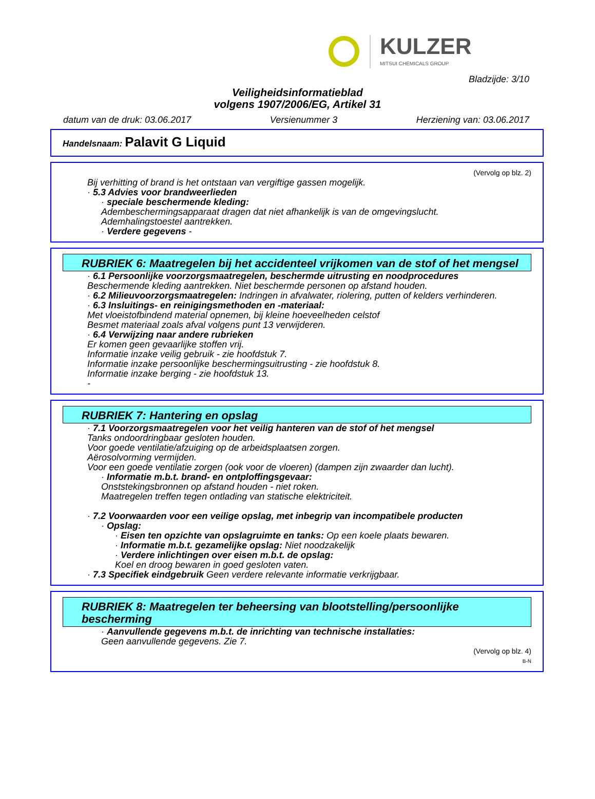KULZER
MITSUI CHEMICALS GROUP
Bladzijde: 3/10
Veiligheidsinformatieblad
volgens 1907/2006/EG, Artikel 31
datum van de druk: 03.06.2017 Versienummer 3 Herziening van: 03.06.2017
Handelsnaam: Palavit G Liquid
(Vervolg op blz. 2)
Bij verhitting of brand is het ontstaan van vergiftige gassen mogelijk.
· 5.3 Advies voor brandweerlieden
· speciale beschermende kleding:
Adembeschermingsapparaat dragen dat niet afhankelijk is van de omgevingslucht.
Ademhalingstoestel aantrekken.
· Verdere gegevens -
RUBRIEK 6: Maatregelen bij het accidenteel vrijkomen van de stof of het mengsel
· 6.1 Persoonlijke voorzorgsmaatregelen, beschermde uitrusting en noodprocedures
Beschermende kleding aantrekken. Niet beschermde personen op afstand houden.
· 6.2 Milieuvoorzorgsmaatregelen: Indringen in afvalwater, riolering, putten of kelders verhinderen.
· 6.3 Insluitings- en reinigingsmethoden en -materiaal:
Met vloeistofbindend material opnemen, bij kleine hoeveelheden celstof
Besmet materiaal zoals afval volgens punt 13 verwijderen.
· 6.4 Verwijzing naar andere rubrieken
Er komen geen gevaarlijke stoffen vrij.
Informatie inzake veilig gebruik - zie hoofdstuk 7.
Informatie inzake persoonlijke beschermingsuitrusting - zie hoofdstuk 8.
Informatie inzake berging - zie hoofdstuk 13.
-
RUBRIEK 7: Hantering en opslag
· 7.1 Voorzorgsmaatregelen voor het veilig hanteren van de stof of het mengsel
Tanks ondoordringbaar gesloten houden.
Voor goede ventilatie/afzuiging op de arbeidsplaatsen zorgen.
Aërosolvorming vermijden.
Voor een goede ventilatie zorgen (ook voor de vloeren) (dampen zijn zwaarder dan lucht).
· Informatie m.b.t. brand- en ontploffingsgevaar:
Onststekingsbronnen op afstand houden - niet roken.
Maatregelen treffen tegen ontlading van statische elektriciteit.
· 7.2 Voorwaarden voor een veilige opslag, met inbegrip van incompatibele producten
· Opslag:
· Eisen ten opzichte van opslagruimte en tanks: Op een koele plaats bewaren.
· Informatie m.b.t. gezamelijke opslag: Niet noodzakelijk
· Verdere inlichtingen over eisen m.b.t. de opslag:
Koel en droog bewaren in goed gesloten vaten.
· 7.3 Specifiek eindgebruik Geen verdere relevante informatie verkrijgbaar.
RUBRIEK 8: Maatregelen ter beheersing van blootstelling/persoonlijke bescherming
· Aanvullende gegevens m.b.t. de inrichting van technische installaties:
Geen aanvullende gegevens. Zie 7.
(Vervolg op blz. 4)
B-N